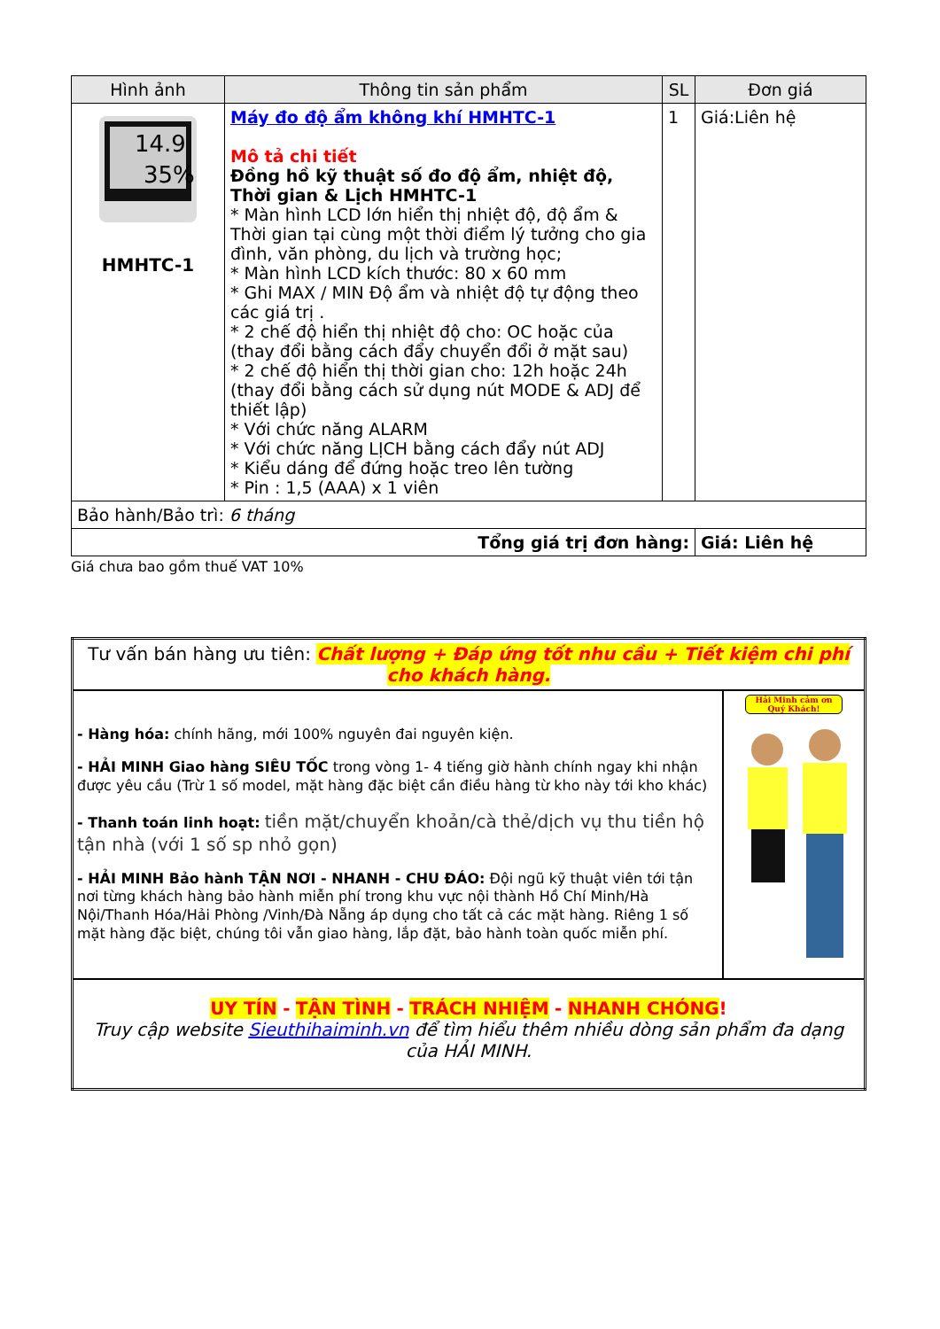| Hình ảnh | Thông tin sản phẩm | SL | Đơn giá |
| --- | --- | --- | --- |
| 14.9 35% HMHTC-1 | Máy đo độ ẩm không khí HMHTC-1 Mô tả chi tiết Đồng hồ kỹ thuật số đo độ ẩm, nhiệt độ, Thời gian & Lịch HMHTC-1 * Màn hình LCD lớn hiển thị nhiệt độ, độ ẩm & Thời gian tại cùng một thời điểm lý tưởng cho gia đình, văn phòng, du lịch và trường học; * Màn hình LCD kích thước: 80 x 60 mm * Ghi MAX / MIN Độ ẩm và nhiệt độ tự động theo các giá trị . * 2 chế độ hiển thị nhiệt độ cho: OC hoặc của (thay đổi bằng cách đẩy chuyển đổi ở mặt sau) * 2 chế độ hiển thị thời gian cho: 12h hoặc 24h (thay đổi bằng cách sử dụng nút MODE & ADJ để thiết lập) * Với chức năng ALARM * Với chức năng LỊCH bằng cách đẩy nút ADJ * Kiểu dáng để đứng hoặc treo lên tường * Pin : 1,5 (AAA) x 1 viên | 1 | Giá:Liên hệ |
| Bảo hành/Bảo trì: 6 tháng | | | |
| Tổng giá trị đơn hàng: | | | Giá: Liên hệ |
Giá chưa bao gồm thuế VAT 10%
| Tư vấn bán hàng ưu tiên: Chất lượng + Đáp ứng tốt nhu cầu + Tiết kiệm chi phí cho khách hàng. | |
| - Hàng hóa: chính hãng, mới 100% nguyên đai nguyên kiện. - HẢI MINH Giao hàng SIÊU TỐC trong vòng 1- 4 tiếng giờ hành chính ngay khi nhận được yêu cầu (Trừ 1 số model, mặt hàng đặc biệt cần điều hàng từ kho này tới kho khác) - Thanh toán linh hoạt: tiền mặt/chuyển khoản/cà thẻ/dịch vụ thu tiền hộ tận nhà (với 1 số sp nhỏ gọn) - HẢI MINH Bảo hành TẬN NƠI - NHANH - CHU ĐÁO: Đội ngũ kỹ thuật viên tới tận nơi từng khách hàng bảo hành miễn phí trong khu vực nội thành Hồ Chí Minh/Hà Nội/Thanh Hóa/Hải Phòng /Vinh/Đà Nẵng áp dụng cho tất cả các mặt hàng. Riêng 1 số mặt hàng đặc biệt, chúng tôi vẫn giao hàng, lắp đặt, bảo hành toàn quốc miễn phí. | Hải Minh cảm ơn Quý Khách! |
| UY TÍN - TẬN TÌNH - TRÁCH NHIỆM - NHANH CHÓNG ! Truy cập website Sieuthihaiminh.vn để tìm hiểu thêm nhiều dòng sản phẩm đa dạng của HẢI MINH. | |